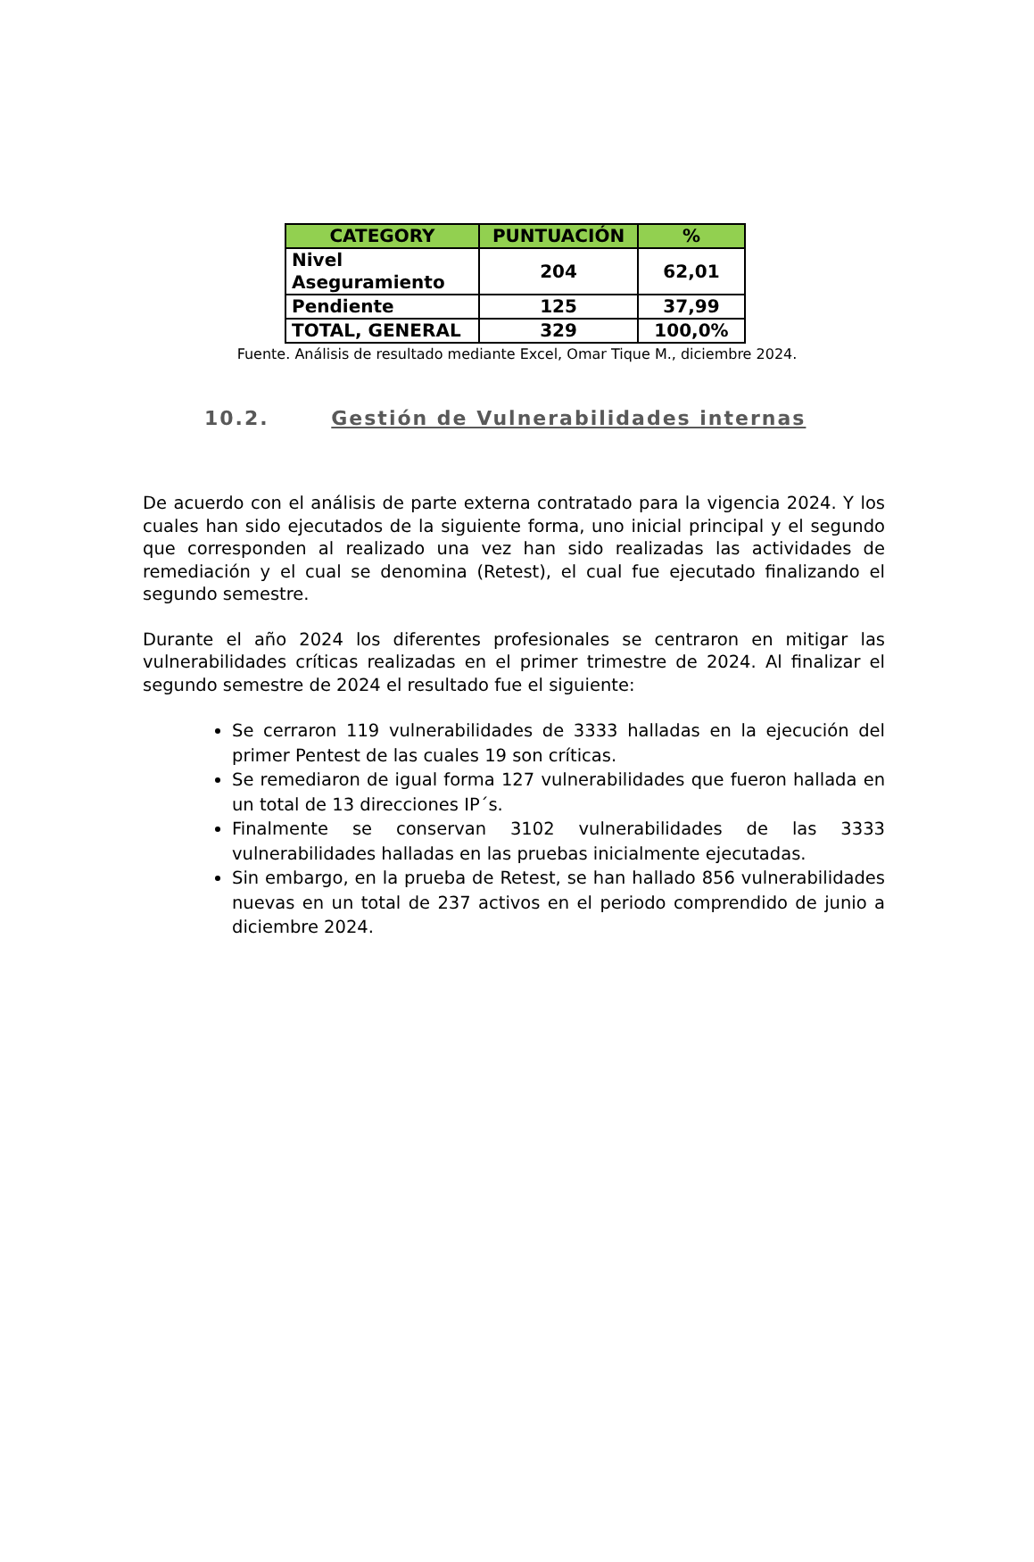| CATEGORY | PUNTUACIÓN | % |
| --- | --- | --- |
| Nivel Aseguramiento | 204 | 62,01 |
| Pendiente | 125 | 37,99 |
| TOTAL, GENERAL | 329 | 100,0% |
Fuente. Análisis de resultado mediante Excel, Omar Tique M., diciembre 2024.
10.2. Gestión de Vulnerabilidades internas
De acuerdo con el análisis de parte externa contratado para la vigencia 2024. Y los cuales han sido ejecutados de la siguiente forma, uno inicial principal y el segundo que corresponden al realizado una vez han sido realizadas las actividades de remediación y el cual se denomina (Retest), el cual fue ejecutado finalizando el segundo semestre.
Durante el año 2024 los diferentes profesionales se centraron en mitigar las vulnerabilidades críticas realizadas en el primer trimestre de 2024. Al finalizar el segundo semestre de 2024 el resultado fue el siguiente:
Se cerraron 119 vulnerabilidades de 3333 halladas en la ejecución del primer Pentest de las cuales 19 son críticas.
Se remediaron de igual forma 127 vulnerabilidades que fueron hallada en un total de 13 direcciones IP´s.
Finalmente se conservan 3102 vulnerabilidades de las 3333 vulnerabilidades halladas en las pruebas inicialmente ejecutadas.
Sin embargo, en la prueba de Retest, se han hallado 856 vulnerabilidades nuevas en un total de 237 activos en el periodo comprendido de junio a diciembre 2024.